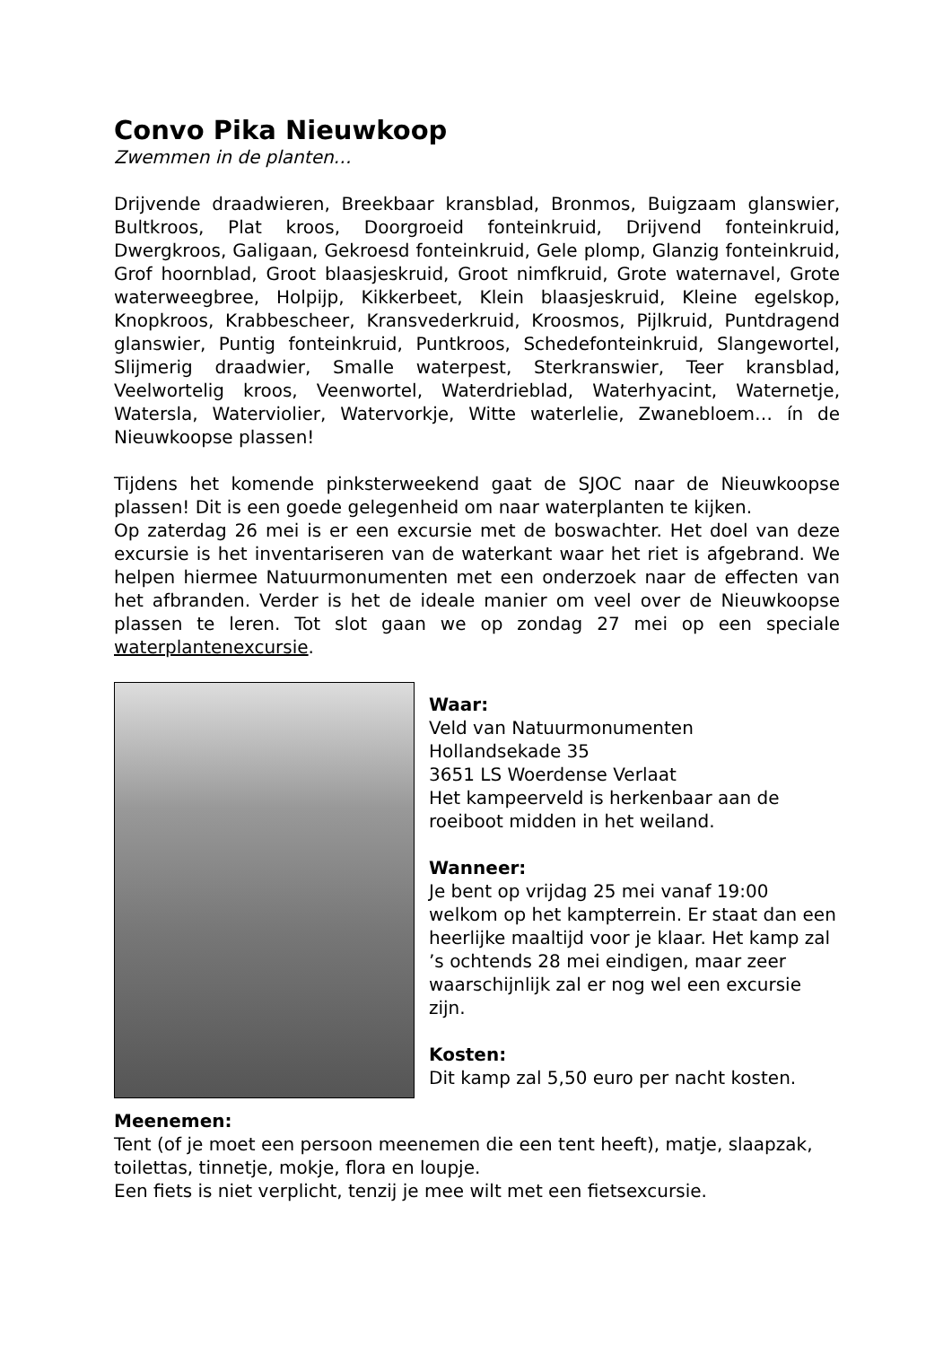Convo Pika Nieuwkoop
Zwemmen in de planten…
Drijvende draadwieren, Breekbaar kransblad, Bronmos, Buigzaam glanswier, Bultkroos, Plat kroos, Doorgroeid fonteinkruid, Drijvend fonteinkruid, Dwergkroos, Galigaan, Gekroesd fonteinkruid, Gele plomp, Glanzig fonteinkruid, Grof hoornblad, Groot blaasjeskruid, Groot nimfkruid, Grote waternavel, Grote waterweegbree, Holpijp, Kikkerbeet, Klein blaasjeskruid, Kleine egelskop, Knopkroos, Krabbescheer, Kransvederkruid, Kroosmos, Pijlkruid, Puntdragend glanswier, Puntig fonteinkruid, Puntkroos, Schedefonteinkruid, Slangewortel, Slijmerig draadwier, Smalle waterpest, Sterkranswier, Teer kransblad, Veelwortelig kroos, Veenwortel, Waterdrieblad, Waterhyacint, Waternetje, Watersla, Waterviolier, Watervorkje, Witte waterlelie, Zwanebloem… ín de Nieuwkoopse plassen!
Tijdens het komende pinksterweekend gaat de SJOC naar de Nieuwkoopse plassen! Dit is een goede gelegenheid om naar waterplanten te kijken.
Op zaterdag 26 mei is er een excursie met de boswachter. Het doel van deze excursie is het inventariseren van de waterkant waar het riet is afgebrand. We helpen hiermee Natuurmonumenten met een onderzoek naar de effecten van het afbranden. Verder is het de ideale manier om veel over de Nieuwkoopse plassen te leren. Tot slot gaan we op zondag 27 mei op een speciale waterplantenexcursie.
Waar:
Veld van Natuurmonumenten
Hollandsekade 35
3651 LS Woerdense Verlaat
Het kampeerveld is herkenbaar aan de roeiboot midden in het weiland.
Wanneer:
Je bent op vrijdag 25 mei vanaf 19:00 welkom op het kampterrein. Er staat dan een heerlijke maaltijd voor je klaar. Het kamp zal ’s ochtends 28 mei eindigen, maar zeer waarschijnlijk zal er nog wel een excursie zijn.
Kosten:
Dit kamp zal 5,50 euro per nacht kosten.
Meenemen:
Tent (of je moet een persoon meenemen die een tent heeft), matje, slaapzak, toilettas, tinnetje, mokje, flora en loupje.
Een fiets is niet verplicht, tenzij je mee wilt met een fietsexcursie.